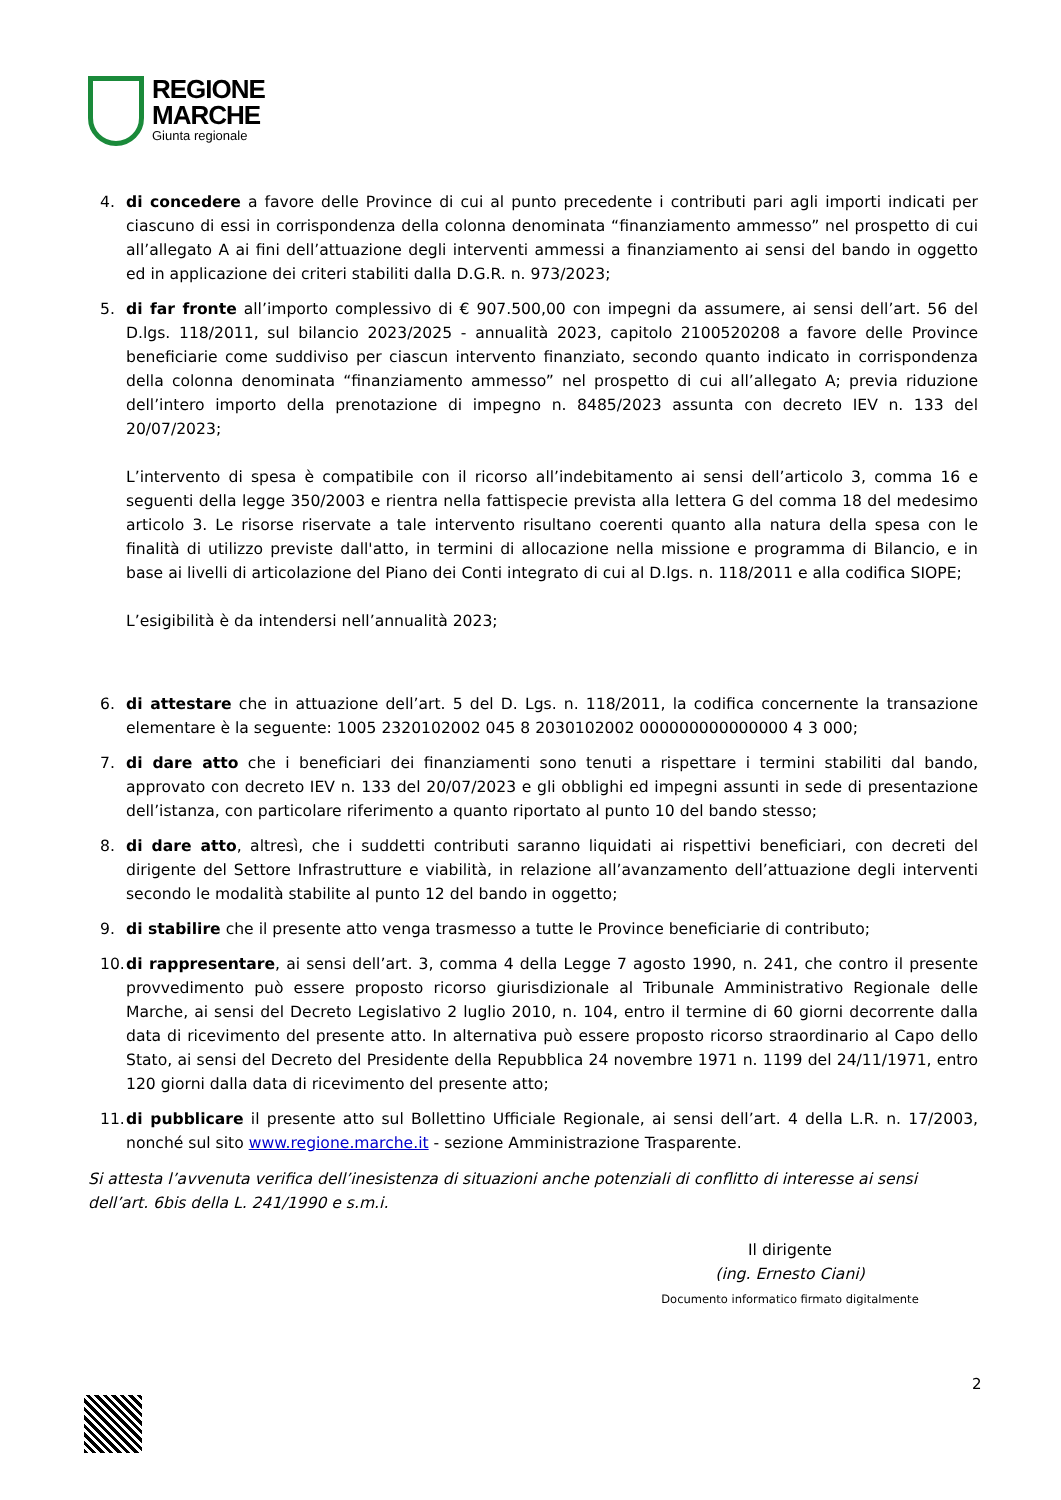REGIONE
MARCHE
Giunta regionale
4. di concedere a favore delle Province di cui al punto precedente i contributi pari agli importi indicati per ciascuno di essi in corrispondenza della colonna denominata “finanziamento ammesso” nel prospetto di cui all’allegato A ai fini dell’attuazione degli interventi ammessi a finanziamento ai sensi del bando in oggetto ed in applicazione dei criteri stabiliti dalla D.G.R. n. 973/2023;
5. di far fronte all’importo complessivo di € 907.500,00 con impegni da assumere, ai sensi dell’art. 56 del D.lgs. 118/2011, sul bilancio 2023/2025 - annualità 2023, capitolo 2100520208 a favore delle Province beneficiarie come suddiviso per ciascun intervento finanziato, secondo quanto indicato in corrispondenza della colonna denominata “finanziamento ammesso” nel prospetto di cui all’allegato A; previa riduzione dell’intero importo della prenotazione di impegno n. 8485/2023 assunta con decreto IEV n. 133 del 20/07/2023;
L’intervento di spesa è compatibile con il ricorso all’indebitamento ai sensi dell’articolo 3, comma 16 e seguenti della legge 350/2003 e rientra nella fattispecie prevista alla lettera G del comma 18 del medesimo articolo 3. Le risorse riservate a tale intervento risultano coerenti quanto alla natura della spesa con le finalità di utilizzo previste dall'atto, in termini di allocazione nella missione e programma di Bilancio, e in base ai livelli di articolazione del Piano dei Conti integrato di cui al D.lgs. n. 118/2011 e alla codifica SIOPE;
L’esigibilità è da intendersi nell’annualità 2023;
6. di attestare che in attuazione dell’art. 5 del D. Lgs. n. 118/2011, la codifica concernente la transazione elementare è la seguente: 1005 2320102002 045 8 2030102002 000000000000000 4 3 000;
7. di dare atto che i beneficiari dei finanziamenti sono tenuti a rispettare i termini stabiliti dal bando, approvato con decreto IEV n. 133 del 20/07/2023 e gli obblighi ed impegni assunti in sede di presentazione dell’istanza, con particolare riferimento a quanto riportato al punto 10 del bando stesso;
8. di dare atto, altresì, che i suddetti contributi saranno liquidati ai rispettivi beneficiari, con decreti del dirigente del Settore Infrastrutture e viabilità, in relazione all’avanzamento dell’attuazione degli interventi secondo le modalità stabilite al punto 12 del bando in oggetto;
9. di stabilire che il presente atto venga trasmesso a tutte le Province beneficiarie di contributo;
10. di rappresentare, ai sensi dell’art. 3, comma 4 della Legge 7 agosto 1990, n. 241, che contro il presente provvedimento può essere proposto ricorso giurisdizionale al Tribunale Amministrativo Regionale delle Marche, ai sensi del Decreto Legislativo 2 luglio 2010, n. 104, entro il termine di 60 giorni decorrente dalla data di ricevimento del presente atto. In alternativa può essere proposto ricorso straordinario al Capo dello Stato, ai sensi del Decreto del Presidente della Repubblica 24 novembre 1971 n. 1199 del 24/11/1971, entro 120 giorni dalla data di ricevimento del presente atto;
11. di pubblicare il presente atto sul Bollettino Ufficiale Regionale, ai sensi dell’art. 4 della L.R. n. 17/2003, nonché sul sito www.regione.marche.it - sezione Amministrazione Trasparente.
Si attesta l’avvenuta verifica dell’inesistenza di situazioni anche potenziali di conflitto di interesse ai sensi dell’art. 6bis della L. 241/1990 e s.m.i.
Il dirigente
(ing. Ernesto Ciani)
Documento informatico firmato digitalmente
2